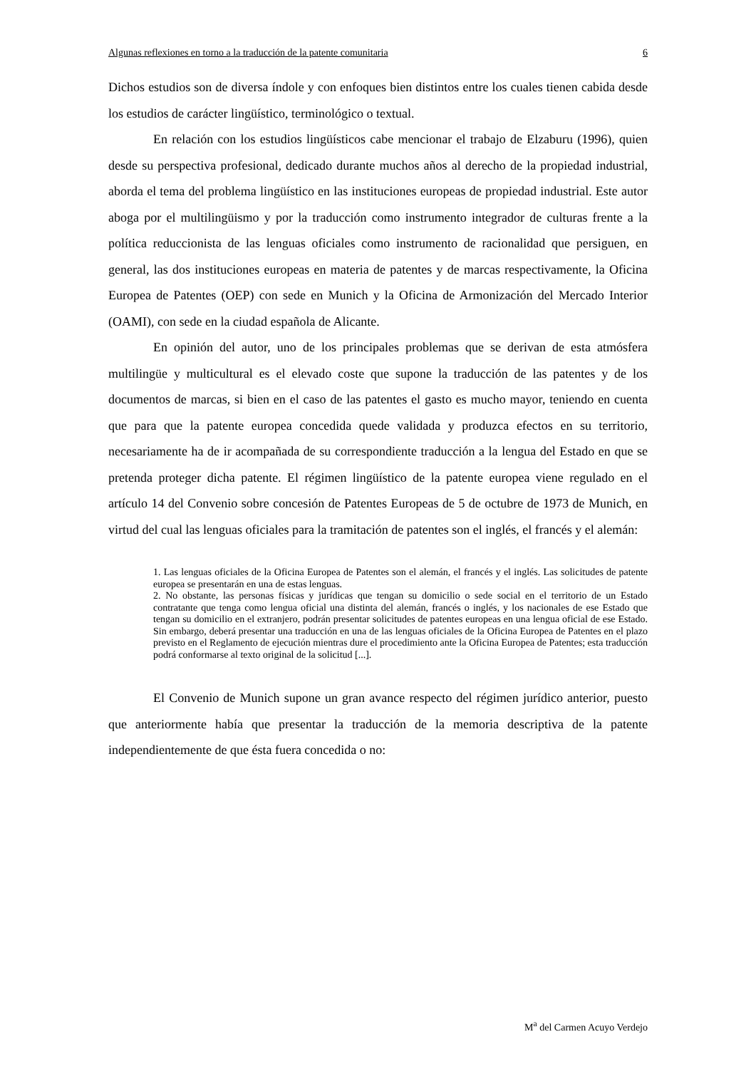Algunas reflexiones en torno a la traducción de la patente comunitaria 6
Dichos estudios son de diversa índole y con enfoques bien distintos entre los cuales tienen cabida desde los estudios de carácter lingüístico, terminológico o textual.
En relación con los estudios lingüísticos cabe mencionar el trabajo de Elzaburu (1996), quien desde su perspectiva profesional, dedicado durante muchos años al derecho de la propiedad industrial, aborda el tema del problema lingüístico en las instituciones europeas de propiedad industrial. Este autor aboga por el multilingüismo y por la traducción como instrumento integrador de culturas frente a la política reduccionista de las lenguas oficiales como instrumento de racionalidad que persiguen, en general, las dos instituciones europeas en materia de patentes y de marcas respectivamente, la Oficina Europea de Patentes (OEP) con sede en Munich y la Oficina de Armonización del Mercado Interior (OAMI), con sede en la ciudad española de Alicante.
En opinión del autor, uno de los principales problemas que se derivan de esta atmósfera multilingüe y multicultural es el elevado coste que supone la traducción de las patentes y de los documentos de marcas, si bien en el caso de las patentes el gasto es mucho mayor, teniendo en cuenta que para que la patente europea concedida quede validada y produzca efectos en su territorio, necesariamente ha de ir acompañada de su correspondiente traducción a la lengua del Estado en que se pretenda proteger dicha patente. El régimen lingüístico de la patente europea viene regulado en el artículo 14 del Convenio sobre concesión de Patentes Europeas de 5 de octubre de 1973 de Munich, en virtud del cual las lenguas oficiales para la tramitación de patentes son el inglés, el francés y el alemán:
1. Las lenguas oficiales de la Oficina Europea de Patentes son el alemán, el francés y el inglés. Las solicitudes de patente europea se presentarán en una de estas lenguas.
2. No obstante, las personas físicas y jurídicas que tengan su domicilio o sede social en el territorio de un Estado contratante que tenga como lengua oficial una distinta del alemán, francés o inglés, y los nacionales de ese Estado que tengan su domicilio en el extranjero, podrán presentar solicitudes de patentes europeas en una lengua oficial de ese Estado. Sin embargo, deberá presentar una traducción en una de las lenguas oficiales de la Oficina Europea de Patentes en el plazo previsto en el Reglamento de ejecución mientras dure el procedimiento ante la Oficina Europea de Patentes; esta traducción podrá conformarse al texto original de la solicitud [...].
El Convenio de Munich supone un gran avance respecto del régimen jurídico anterior, puesto que anteriormente había que presentar la traducción de la memoria descriptiva de la patente independientemente de que ésta fuera concedida o no:
M<sup>a</sup> del Carmen Acuyo Verdejo